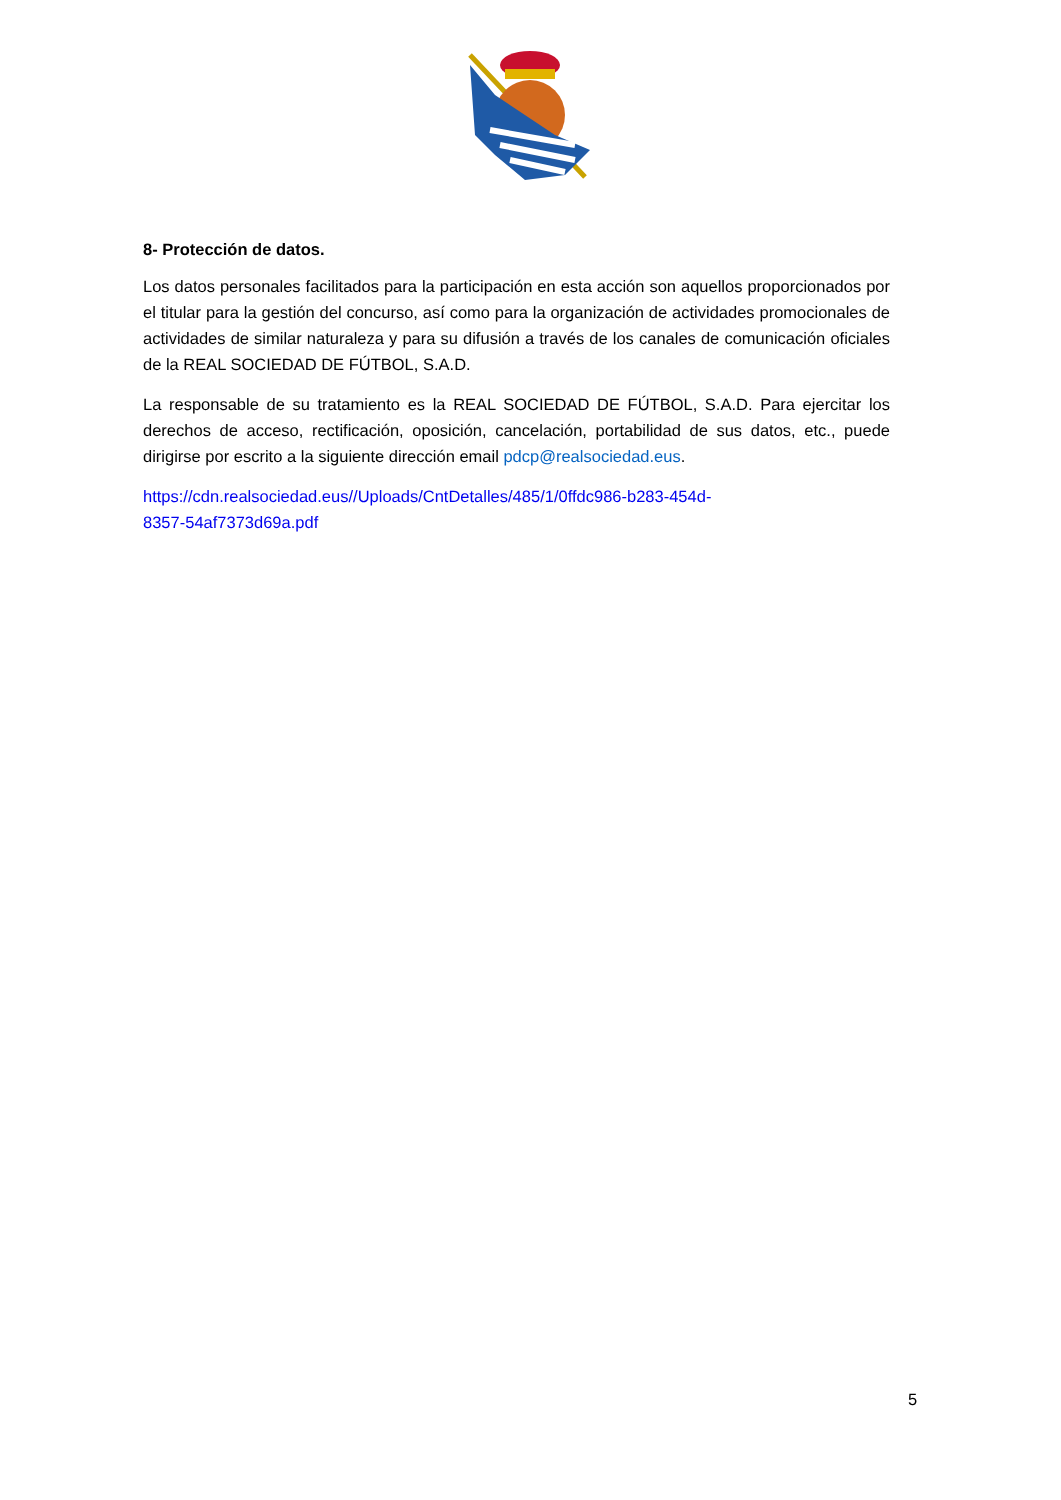8- Protección de datos.
Los datos personales facilitados para la participación en esta acción son aquellos proporcionados por el titular para la gestión del concurso, así como para la organización de actividades promocionales de actividades de similar naturaleza y para su difusión a través de los canales de comunicación oficiales de la REAL SOCIEDAD DE FÚTBOL, S.A.D.
La responsable de su tratamiento es la REAL SOCIEDAD DE FÚTBOL, S.A.D. Para ejercitar los derechos de acceso, rectificación, oposición, cancelación, portabilidad de sus datos, etc., puede dirigirse por escrito a la siguiente dirección email pdcp@realsociedad.eus.
https://cdn.realsociedad.eus//Uploads/CntDetalles/485/1/0ffdc986-b283-454d-
8357-54af7373d69a.pdf
5